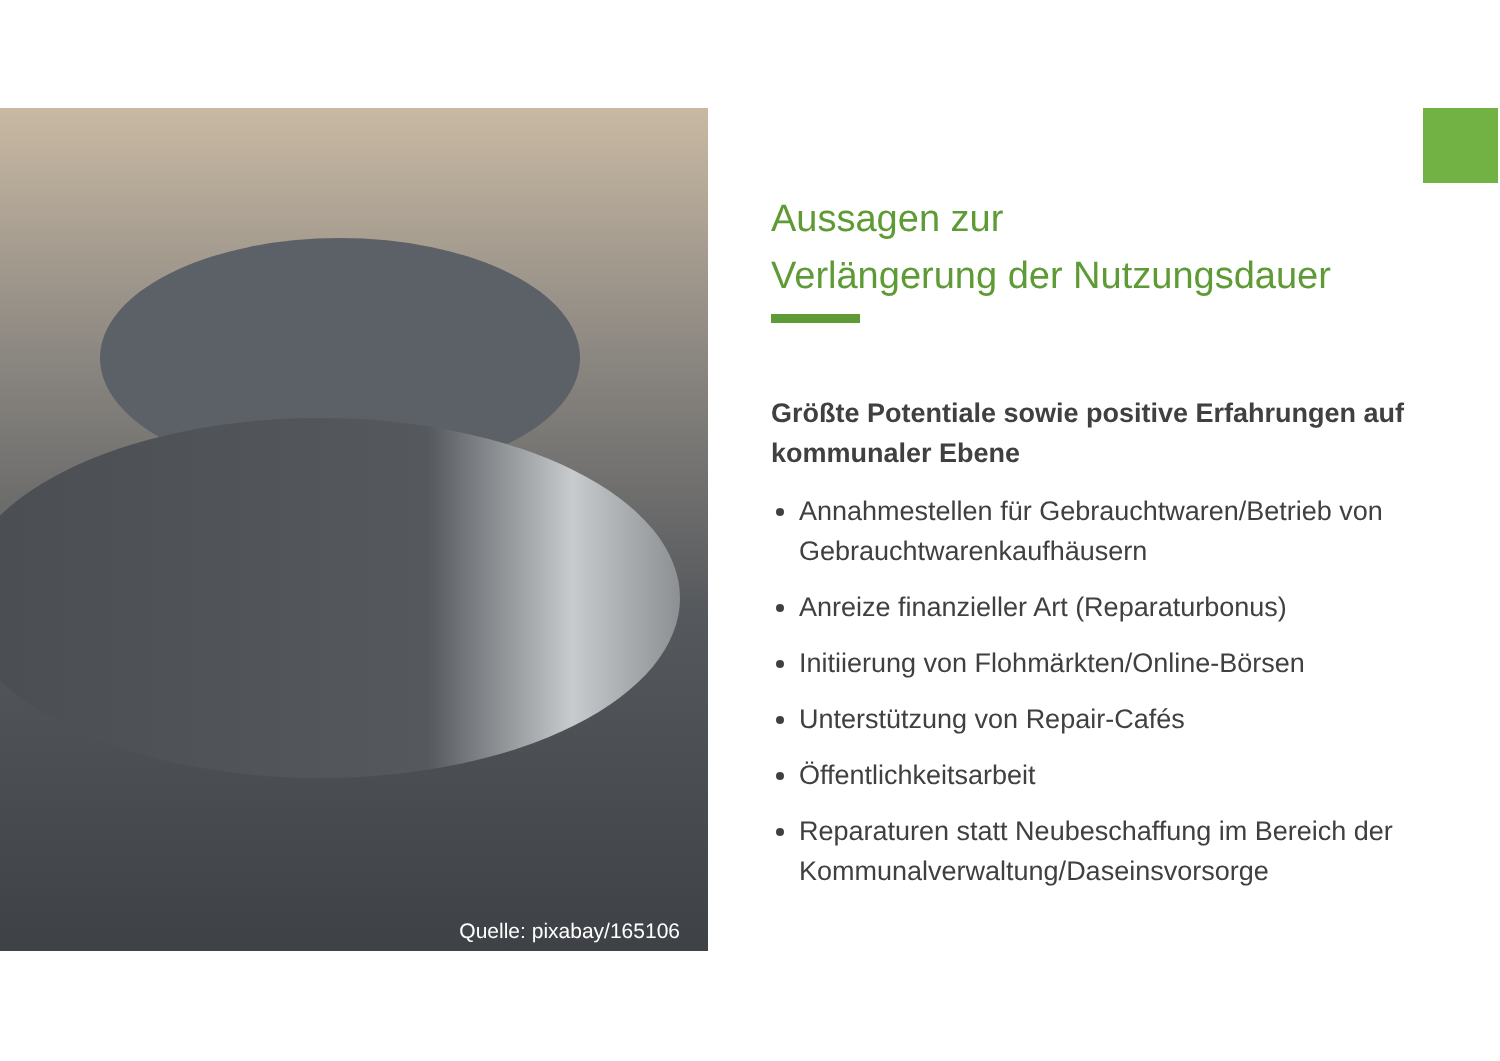Quelle: pixabay/165106
Aussagen zur
Verlängerung der Nutzungsdauer
Größte Potentiale sowie positive Erfahrungen auf kommunaler Ebene
Annahmestellen für Gebrauchtwaren/Betrieb von Gebrauchtwarenkaufhäusern
Anreize finanzieller Art (Reparaturbonus)
Initiierung von Flohmärkten/Online-Börsen
Unterstützung von Repair-Cafés
Öffentlichkeitsarbeit
Reparaturen statt Neubeschaffung im Bereich der Kommunalverwaltung/Daseinsvorsorge